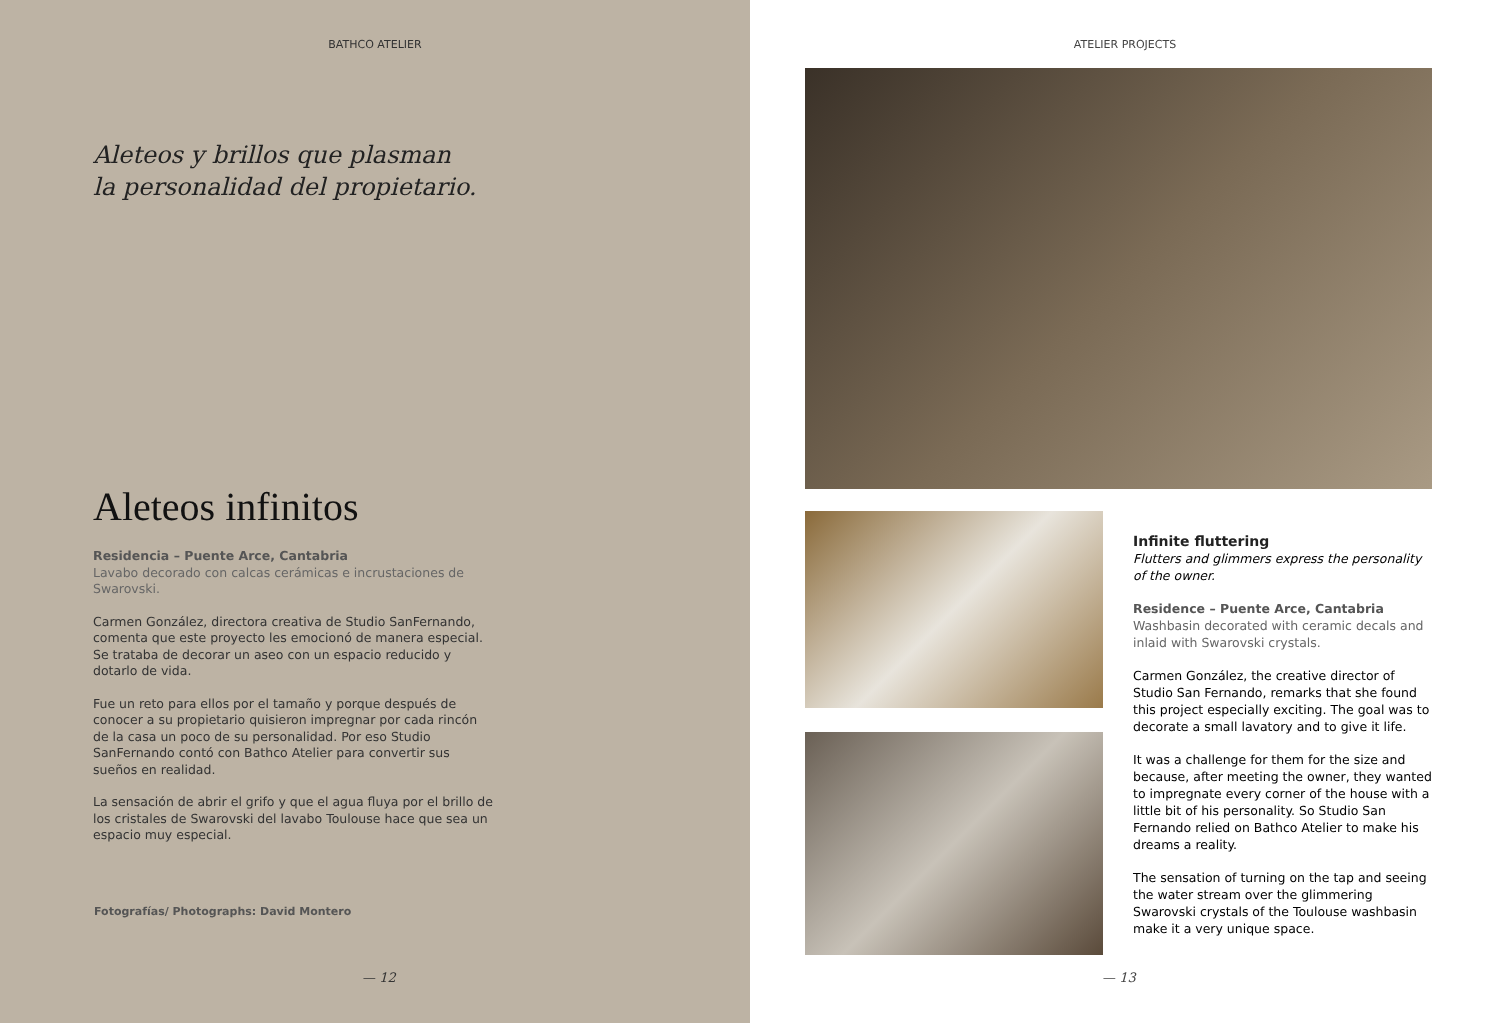BATHCO ATELIER
Aleteos y brillos que plasman
la personalidad del propietario.
Aleteos infinitos
Residencia – Puente Arce, Cantabria
Lavabo decorado con calcas cerámicas e incrustaciones de Swarovski.
Carmen González, directora creativa de Studio SanFernando, comenta que este proyecto les emocionó de manera especial. Se trataba de decorar un aseo con un espacio reducido y dotarlo de vida.
Fue un reto para ellos por el tamaño y porque después de conocer a su propietario quisieron impregnar por cada rincón de la casa un poco de su personalidad. Por eso Studio SanFernando contó con Bathco Atelier para convertir sus sueños en realidad.
La sensación de abrir el grifo y que el agua fluya por el brillo de los cristales de Swarovski del lavabo Toulouse hace que sea un espacio muy especial.
Fotografías/ Photographs: David Montero
— 12
ATELIER PROJECTS
— 13
Infinite fluttering
Flutters and glimmers express the personality of the owner.
Residence – Puente Arce, Cantabria
Washbasin decorated with ceramic decals and inlaid with Swarovski crystals.
Carmen González, the creative director of Studio San Fernando, remarks that she found this project especially exciting. The goal was to decorate a small lavatory and to give it life.
It was a challenge for them for the size and because, after meeting the owner, they wanted to impregnate every corner of the house with a little bit of his personality. So Studio San Fernando relied on Bathco Atelier to make his dreams a reality.
The sensation of turning on the tap and seeing the water stream over the glimmering Swarovski crystals of the Toulouse washbasin make it a very unique space.